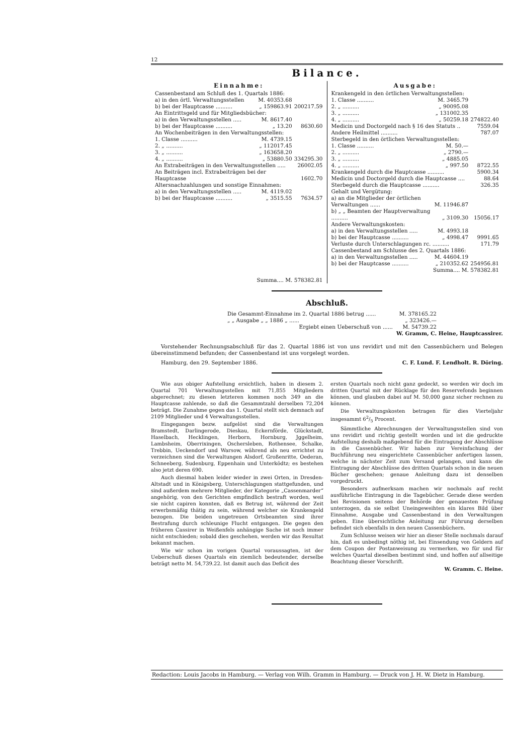12
Bilance.
Einnahme:
| Cassenbestand am Schluß des 1. Quartals 1886: | | |
| a) in den örtl. Verwaltungsstellen | M. 40353.68 | |
| b) bei der Hauptcasse .......... | „ 159863.91 | 200217.59 |
| An Eintrittsgeld und für Mitgliedsbücher: | | |
| a) in den Verwaltungsstellen ..... | M. 8617.40 | |
| b) bei der Hauptcasse .......... | „ 13.20 | 8630.60 |
| An Wochenbeiträgen in den Verwaltungsstellen: | | |
| 1. Classe .......... | M. 4739.15 | |
| 2. „ .......... | „ 112017.45 | |
| 3. „ .......... | „ 163658.20 | |
| 4. „ .......... | „ 53880.50 | 334295.30 |
| An Extrabeiträgen in den Verwaltungsstellen ..... | | 26002.05 |
| An Beiträgen incl. Extrabeiträgen bei der Hauptcasse | | 1602.70 |
| Altersnachzahlungen und sonstige Einnahmen: | | |
| a) in den Verwaltungsstellen ..... | M. 4119.02 | |
| b) bei der Hauptcasse .......... | „ 3515.55 | 7634.57 |
| Summa.... M. 578382.81 | | |
Ausgabe:
| Krankengeld in den örtlichen Verwaltungsstellen: | | |
| 1. Classe .......... | M. 3465.79 | |
| 2. „ .......... | „ 90095.08 | |
| 3. „ .......... | „ 131002.35 | |
| 4. „ .......... | „ 50259.18 | 274822.40 |
| Medicin und Doctorgeld nach § 16 des Statuts .. | | 7559.04 |
| Andere Heilmittel .......... | | 787.07 |
| Sterbegeld in den örtlichen Verwaltungsstellen: | | |
| 1. Classe .......... | M. 50.— | |
| 2. „ .......... | „ 2790.— | |
| 3. „ .......... | „ 4885.05 | |
| 4. „ .......... | „ 997.50 | 8722.55 |
| Krankengeld durch die Hauptcasse .......... | | 5900.34 |
| Medicin und Doctorgeld durch die Hauptcasse .... | | 88.64 |
| Sterbegeld durch die Hauptcasse .......... | | 326.35 |
| Gehalt und Vergütung: | | |
| a) an die Mitglieder der örtlichen Verwaltungen ...... | M. 11946.87 | |
| b) „ „ Beamten der Hauptverwaltung .......... | „ 3109.30 | 15056.17 |
| Andere Verwaltungskosten: | | |
| a) in den Verwaltungsstellen ..... | M. 4993.18 | |
| b) bei der Hauptcasse .......... | „ 4998.47 | 9991.65 |
| Verluste durch Unterschlagungen rc. .......... | | 171.79 |
| Cassenbestand am Schlusse des 2. Quartals 1886: | | |
| a) in den Verwaltungsstellen ..... | M. 44604.19 | |
| b) bei der Hauptcasse .......... | „ 210352.62 | 254956.81 |
| Summa.... M. 578382.81 | | |
Abschluß.
| Die Gesammt-Einnahme im 2. Quartal 1886 betrug ...... | M. 378165.22 |
| „ „ Ausgabe „ „ 1886 „ ...... | „ 323426.— |
| Ergiebt einen Ueberschuß von ...... | M. 54739.22 |
W. Gramm, C. Heine, Hauptcassirer.
Vorstehender Rechnungsabschluß für das 2. Quartal 1886 ist von uns revidirt und mit den Cassenbüchern und Belegen übereinstimmend befunden; der Cassenbestand ist uns vorgelegt worden.
Hamburg, den 29. September 1886. C. F. Lund. F. Lendholt. R. Döring.
Wie aus obiger Aufstellung ersichtlich, haben in diesem 2. Quartal 701 Verwaltungsstellen mit 71,855 Mitgliedern abgerechnet; zu diesen letzteren kommen noch 349 an die Hauptcasse zahlende, so daß die Gesammtzahl derselben 72,204 beträgt. Die Zunahme gegen das 1. Quartal stellt sich demnach auf 2109 Mitglieder und 4 Verwaltungsstellen.
Eingegangen bezw. aufgelöst sind die Verwaltungen Bramstedt, Darlingerode, Dieskau, Eckernförde, Glückstadt, Haselbach, Hecklingen, Herborn, Hornburg, Jggelheim, Lambsheim, Oberrixingen, Oschersleben, Rothensee, Schalke, Trebbin, Ueckendorf und Warsow, während als neu errichtet zu verzeichnen sind die Verwaltungen Alsdorf, Großenritte, Oederan, Schneeberg, Sudenburg, Eppenhain und Unterködtz; es bestehen also jetzt deren 690.
Auch diesmal haben leider wieder in zwei Orten, in Dresden-Altstadt und in Königsberg, Unterschlagungen stattgefunden, und sind außerdem mehrere Mitglieder, der Kategorie „Cassenmarder“ angehörig, von den Gerichten empfindlich bestraft worden, weil sie nicht capiren konnten, daß es Betrug ist, während der Zeit erwerbsmäßig thätig zu sein, während welcher sie Krankengeld bezogen. Die beiden ungetreuen Ortsbeamten sind ihrer Bestrafung durch schleunige Flucht entgangen. Die gegen den früheren Cassirer in Weißenfels anhängige Sache ist noch immer nicht entschieden; sobald dies geschehen, werden wir das Resultat bekannt machen.
Wie wir schon im vorigen Quartal voraussagten, ist der Ueberschuß dieses Quartals ein ziemlich bedeutender, derselbe beträgt netto M. 54,739.22. Ist damit auch das Deficit des
ersten Quartals noch nicht ganz gedeckt, so werden wir doch im dritten Quartal mit der Rücklage für den Reservefonds beginnen können, und glauben dabei auf M. 50,000 ganz sicher rechnen zu können.
Die Verwaltungskosten betragen für dies Vierteljahr insgesammt 62/5 Procent.
Sämmtliche Abrechnungen der Verwaltungsstellen sind von uns revidirt und richtig gestellt worden und ist die gedruckte Aufstellung deshalb maßgebend für die Eintragung der Abschlüsse in die Cassenbücher. Wir haben zur Vereinfachung der Buchführung neu eingerichtete Cassenbücher anfertigen lassen, welche in nächster Zeit zum Versand gelangen, und kann die Eintragung der Abschlüsse des dritten Quartals schon in die neuen Bücher geschehen; genaue Anleitung dazu ist denselben vorgedruckt.
Besonders aufmerksam machen wir nochmals auf recht ausführliche Eintragung in die Tagebücher. Gerade diese werden bei Revisionen seitens der Behörde der genauesten Prüfung unterzogen, da sie selbst Uneingeweihten ein klares Bild über Einnahme, Ausgabe und Cassenbestand in den Verwaltungen geben. Eine übersichtliche Anleitung zur Führung derselben befindet sich ebenfalls in den neuen Cassenbüchern.
Zum Schlusse weisen wir hier an dieser Stelle nochmals darauf hin, daß es unbedingt nöthig ist, bei Einsendung von Geldern auf dem Coupon der Postanweisung zu vermerken, wo für und für welches Quartal dieselben bestimmt sind, und hoffen auf allseitige Beachtung dieser Vorschrift.
W. Gramm. C. Heine.
Redaction: Louis Jacobs in Hamburg. — Verlag von Wilh. Gramm in Hamburg. — Druck von J. H. W. Dietz in Hamburg.